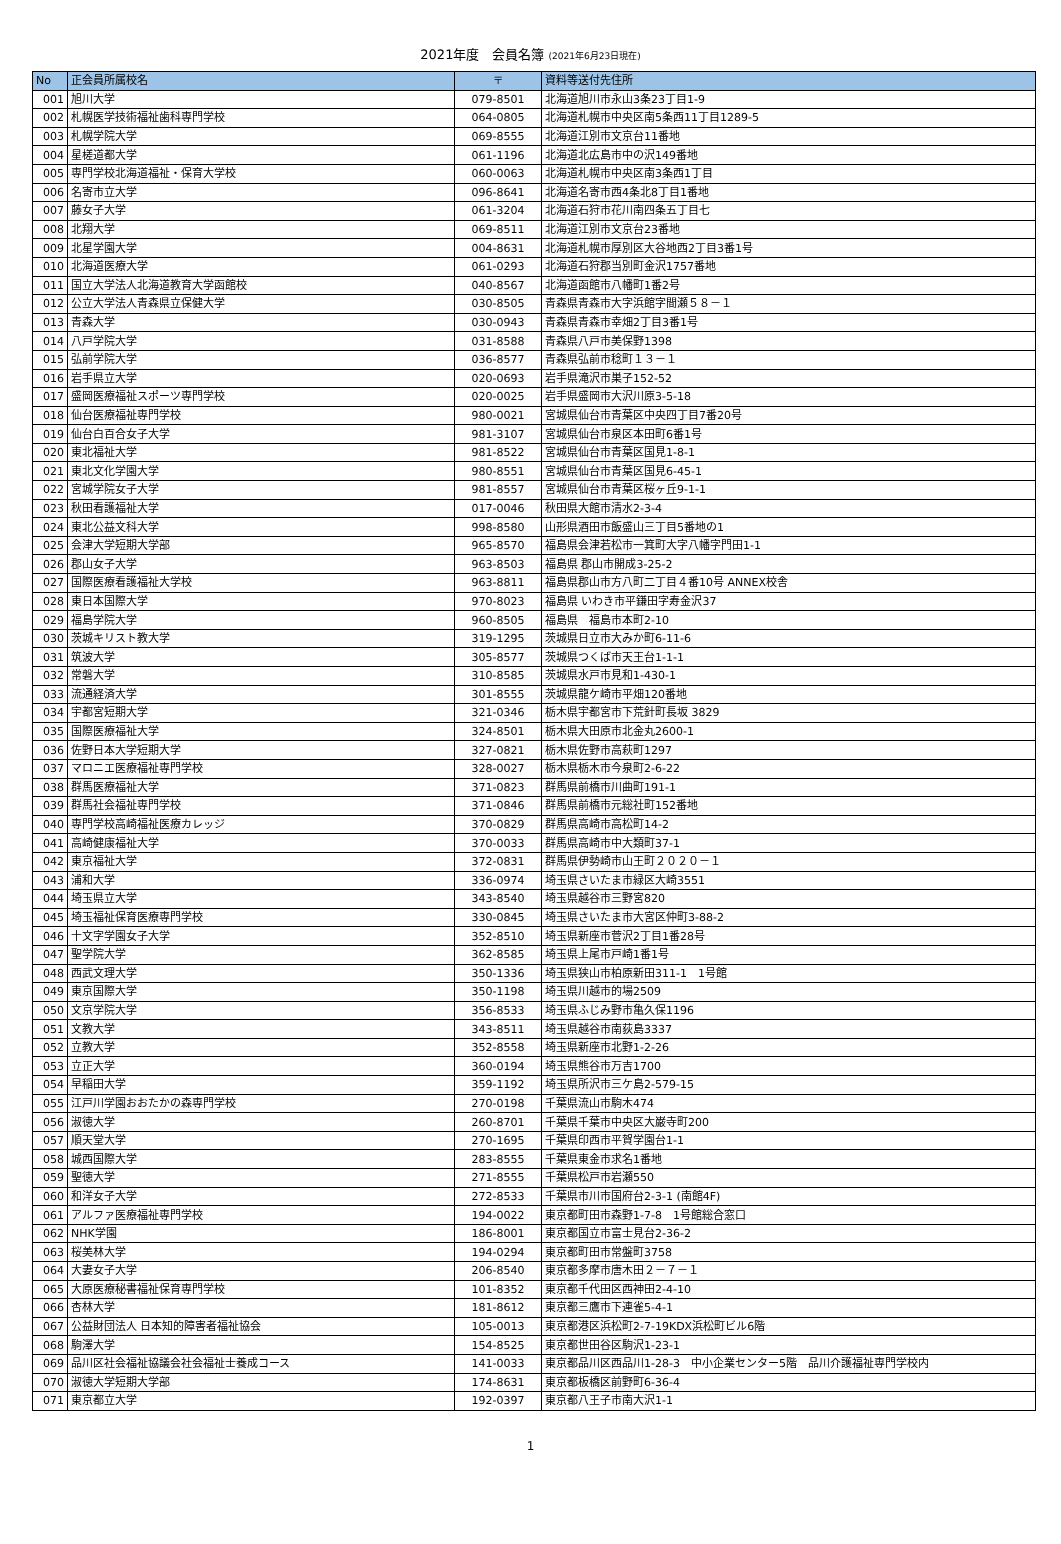2021年度　会員名簿 (2021年6月23日現在)
| No | 正会員所属校名 | 〒 | 資料等送付先住所 |
| --- | --- | --- | --- |
| 001 | 旭川大学 | 079-8501 | 北海道旭川市永山3条23丁目1-9 |
| 002 | 札幌医学技術福祉歯科専門学校 | 064-0805 | 北海道札幌市中央区南5条西11丁目1289-5 |
| 003 | 札幌学院大学 | 069-8555 | 北海道江別市文京台11番地 |
| 004 | 星槎道都大学 | 061-1196 | 北海道北広島市中の沢149番地 |
| 005 | 専門学校北海道福祉・保育大学校 | 060-0063 | 北海道札幌市中央区南3条西1丁目 |
| 006 | 名寄市立大学 | 096-8641 | 北海道名寄市西4条北8丁目1番地 |
| 007 | 藤女子大学 | 061-3204 | 北海道石狩市花川南四条五丁目七 |
| 008 | 北翔大学 | 069-8511 | 北海道江別市文京台23番地 |
| 009 | 北星学園大学 | 004-8631 | 北海道札幌市厚別区大谷地西2丁目3番1号 |
| 010 | 北海道医療大学 | 061-0293 | 北海道石狩郡当別町金沢1757番地 |
| 011 | 国立大学法人北海道教育大学函館校 | 040-8567 | 北海道函館市八幡町1番2号 |
| 012 | 公立大学法人青森県立保健大学 | 030-8505 | 青森県青森市大字浜館字間瀬５８－１ |
| 013 | 青森大学 | 030-0943 | 青森県青森市幸畑2丁目3番1号 |
| 014 | 八戸学院大学 | 031-8588 | 青森県八戸市美保野1398 |
| 015 | 弘前学院大学 | 036-8577 | 青森県弘前市稔町１３－１ |
| 016 | 岩手県立大学 | 020-0693 | 岩手県滝沢市巣子152-52 |
| 017 | 盛岡医療福祉スポーツ専門学校 | 020-0025 | 岩手県盛岡市大沢川原3-5-18 |
| 018 | 仙台医療福祉専門学校 | 980-0021 | 宮城県仙台市青葉区中央四丁目7番20号 |
| 019 | 仙台白百合女子大学 | 981-3107 | 宮城県仙台市泉区本田町6番1号 |
| 020 | 東北福祉大学 | 981-8522 | 宮城県仙台市青葉区国見1-8-1 |
| 021 | 東北文化学園大学 | 980-8551 | 宮城県仙台市青葉区国見6-45-1 |
| 022 | 宮城学院女子大学 | 981-8557 | 宮城県仙台市青葉区桜ヶ丘9-1-1 |
| 023 | 秋田看護福祉大学 | 017-0046 | 秋田県大館市清水2-3-4 |
| 024 | 東北公益文科大学 | 998-8580 | 山形県酒田市飯盛山三丁目5番地の1 |
| 025 | 会津大学短期大学部 | 965-8570 | 福島県会津若松市一箕町大字八幡字門田1-1 |
| 026 | 郡山女子大学 | 963-8503 | 福島県 郡山市開成3-25-2 |
| 027 | 国際医療看護福祉大学校 | 963-8811 | 福島県郡山市方八町二丁目４番10号 ANNEX校舎 |
| 028 | 東日本国際大学 | 970-8023 | 福島県 いわき市平鎌田字寿金沢37 |
| 029 | 福島学院大学 | 960-8505 | 福島県 福島市本町2-10 |
| 030 | 茨城キリスト教大学 | 319-1295 | 茨城県日立市大みか町6-11-6 |
| 031 | 筑波大学 | 305-8577 | 茨城県つくば市天王台1-1-1 |
| 032 | 常磐大学 | 310-8585 | 茨城県水戸市見和1-430-1 |
| 033 | 流通経済大学 | 301-8555 | 茨城県龍ケ崎市平畑120番地 |
| 034 | 宇都宮短期大学 | 321-0346 | 栃木県宇都宮市下荒針町長坂 3829 |
| 035 | 国際医療福祉大学 | 324-8501 | 栃木県大田原市北金丸2600-1 |
| 036 | 佐野日本大学短期大学 | 327-0821 | 栃木県佐野市高萩町1297 |
| 037 | マロニエ医療福祉専門学校 | 328-0027 | 栃木県栃木市今泉町2-6-22 |
| 038 | 群馬医療福祉大学 | 371-0823 | 群馬県前橋市川曲町191-1 |
| 039 | 群馬社会福祉専門学校 | 371-0846 | 群馬県前橋市元総社町152番地 |
| 040 | 専門学校高崎福祉医療カレッジ | 370-0829 | 群馬県高崎市高松町14-2 |
| 041 | 高崎健康福祉大学 | 370-0033 | 群馬県高崎市中大類町37-1 |
| 042 | 東京福祉大学 | 372-0831 | 群馬県伊勢崎市山王町２０２０－１ |
| 043 | 浦和大学 | 336-0974 | 埼玉県さいたま市緑区大崎3551 |
| 044 | 埼玉県立大学 | 343-8540 | 埼玉県越谷市三野宮820 |
| 045 | 埼玉福祉保育医療専門学校 | 330-0845 | 埼玉県さいたま市大宮区仲町3-88-2 |
| 046 | 十文字学園女子大学 | 352-8510 | 埼玉県新座市菅沢2丁目1番28号 |
| 047 | 聖学院大学 | 362-8585 | 埼玉県上尾市戸崎1番1号 |
| 048 | 西武文理大学 | 350-1336 | 埼玉県狭山市柏原新田311-1 1号館 |
| 049 | 東京国際大学 | 350-1198 | 埼玉県川越市的場2509 |
| 050 | 文京学院大学 | 356-8533 | 埼玉県ふじみ野市亀久保1196 |
| 051 | 文教大学 | 343-8511 | 埼玉県越谷市南荻島3337 |
| 052 | 立教大学 | 352-8558 | 埼玉県新座市北野1-2-26 |
| 053 | 立正大学 | 360-0194 | 埼玉県熊谷市万吉1700 |
| 054 | 早稲田大学 | 359-1192 | 埼玉県所沢市三ケ島2-579-15 |
| 055 | 江戸川学園おおたかの森専門学校 | 270-0198 | 千葉県流山市駒木474 |
| 056 | 淑徳大学 | 260-8701 | 千葉県千葉市中央区大巌寺町200 |
| 057 | 順天堂大学 | 270-1695 | 千葉県印西市平賀学園台1-1 |
| 058 | 城西国際大学 | 283-8555 | 千葉県東金市求名1番地 |
| 059 | 聖徳大学 | 271-8555 | 千葉県松戸市岩瀬550 |
| 060 | 和洋女子大学 | 272-8533 | 千葉県市川市国府台2-3-1 (南館4F) |
| 061 | アルファ医療福祉専門学校 | 194-0022 | 東京都町田市森野1-7-8 1号館総合窓口 |
| 062 | NHK学園 | 186-8001 | 東京都国立市富士見台2-36-2 |
| 063 | 桜美林大学 | 194-0294 | 東京都町田市常盤町3758 |
| 064 | 大妻女子大学 | 206-8540 | 東京都多摩市唐木田２－７－１ |
| 065 | 大原医療秘書福祉保育専門学校 | 101-8352 | 東京都千代田区西神田2-4-10 |
| 066 | 杏林大学 | 181-8612 | 東京都三鷹市下連雀5-4-1 |
| 067 | 公益財団法人 日本知的障害者福祉協会 | 105-0013 | 東京都港区浜松町2-7-19KDX浜松町ビル6階 |
| 068 | 駒澤大学 | 154-8525 | 東京都世田谷区駒沢1-23-1 |
| 069 | 品川区社会福祉協議会社会福祉士養成コース | 141-0033 | 東京都品川区西品川1-28-3 中小企業センター5階 品川介護福祉専門学校内 |
| 070 | 淑徳大学短期大学部 | 174-8631 | 東京都板橋区前野町6-36-4 |
| 071 | 東京都立大学 | 192-0397 | 東京都八王子市南大沢1-1 |
1